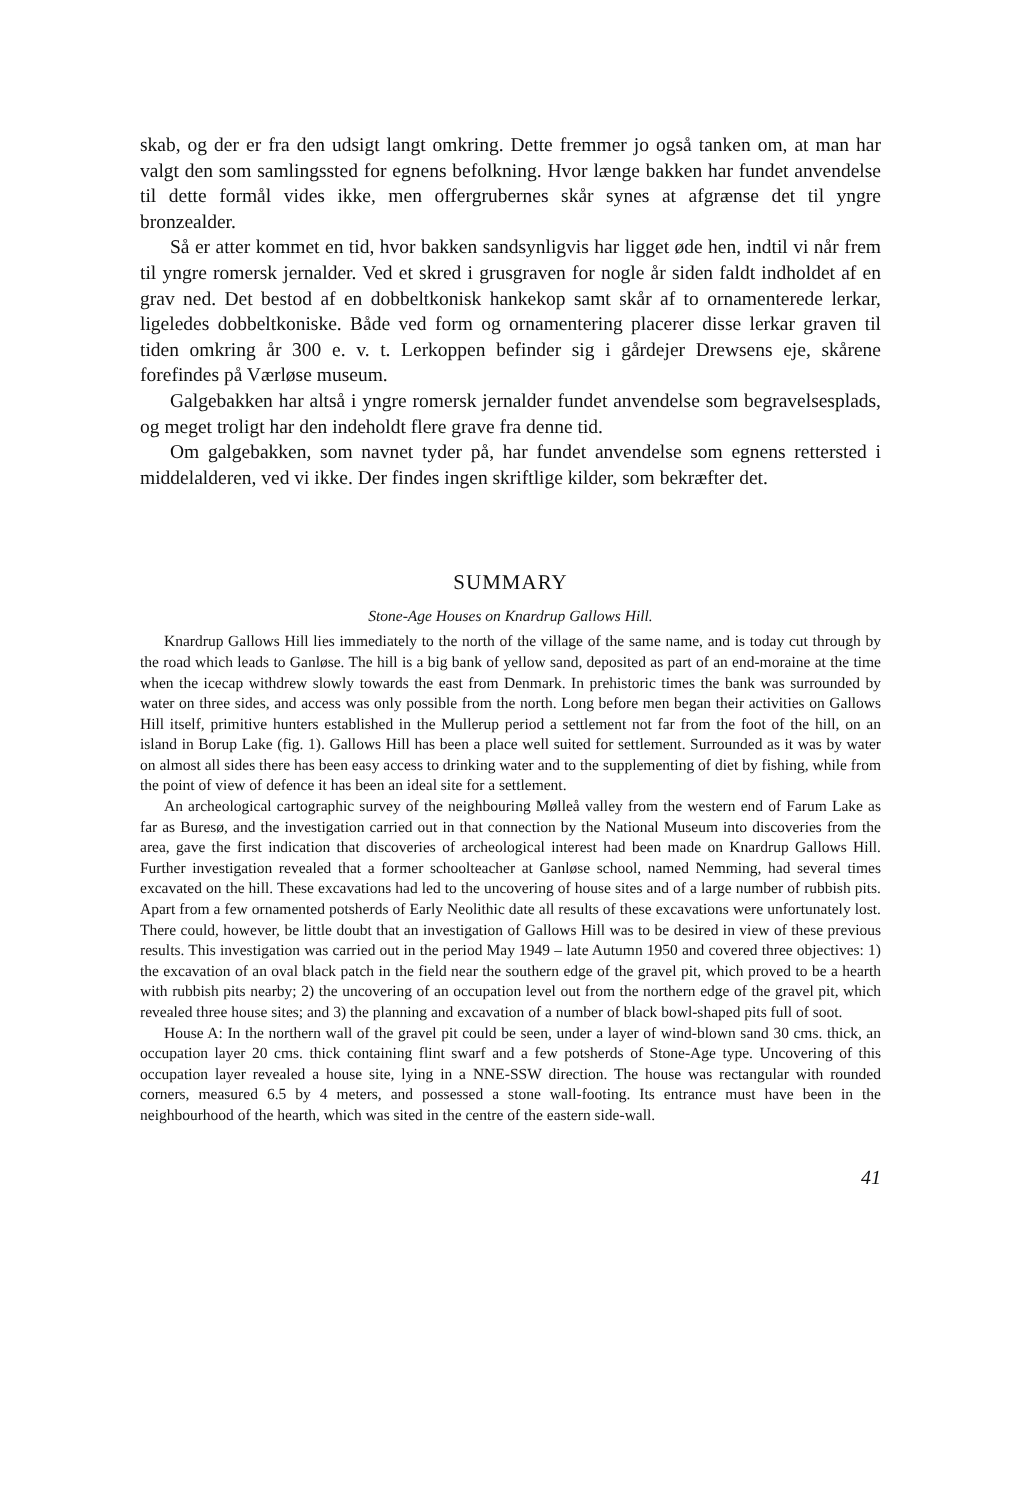skab, og der er fra den udsigt langt omkring. Dette fremmer jo også tanken om, at man har valgt den som samlingssted for egnens befolkning. Hvor længe bakken har fundet anvendelse til dette formål vides ikke, men offergrubernes skår synes at afgrænse det til yngre bronzealder.
Så er atter kommet en tid, hvor bakken sandsynligvis har ligget øde hen, indtil vi når frem til yngre romersk jernalder. Ved et skred i grusgraven for nogle år siden faldt indholdet af en grav ned. Det bestod af en dobbeltkonisk hankekop samt skår af to ornamenterede lerkar, ligeledes dobbeltkoniske. Både ved form og ornamentering placerer disse lerkar graven til tiden omkring år 300 e. v. t. Lerkoppen befinder sig i gårdejer Drewsens eje, skårene forefindes på Værløse museum.
Galgebakken har altså i yngre romersk jernalder fundet anvendelse som begravelsesplads, og meget troligt har den indeholdt flere grave fra denne tid.
Om galgebakken, som navnet tyder på, har fundet anvendelse som egnens rettersted i middelalderen, ved vi ikke. Der findes ingen skriftlige kilder, som bekræfter det.
SUMMARY
Stone-Age Houses on Knardrup Gallows Hill.
Knardrup Gallows Hill lies immediately to the north of the village of the same name, and is today cut through by the road which leads to Ganløse. The hill is a big bank of yellow sand, deposited as part of an end-moraine at the time when the icecap withdrew slowly towards the east from Denmark. In prehistoric times the bank was surrounded by water on three sides, and access was only possible from the north. Long before men began their activities on Gallows Hill itself, primitive hunters established in the Mullerup period a settlement not far from the foot of the hill, on an island in Borup Lake (fig. 1). Gallows Hill has been a place well suited for settlement. Surrounded as it was by water on almost all sides there has been easy access to drinking water and to the supplementing of diet by fishing, while from the point of view of defence it has been an ideal site for a settlement.
An archeological cartographic survey of the neighbouring Mølleå valley from the western end of Farum Lake as far as Buresø, and the investigation carried out in that connection by the National Museum into discoveries from the area, gave the first indication that discoveries of archeological interest had been made on Knardrup Gallows Hill. Further investigation revealed that a former schoolteacher at Ganløse school, named Nemming, had several times excavated on the hill. These excavations had led to the uncovering of house sites and of a large number of rubbish pits. Apart from a few ornamented potsherds of Early Neolithic date all results of these excavations were unfortunately lost. There could, however, be little doubt that an investigation of Gallows Hill was to be desired in view of these previous results. This investigation was carried out in the period May 1949 – late Autumn 1950 and covered three objectives: 1) the excavation of an oval black patch in the field near the southern edge of the gravel pit, which proved to be a hearth with rubbish pits nearby; 2) the uncovering of an occupation level out from the northern edge of the gravel pit, which revealed three house sites; and 3) the planning and excavation of a number of black bowl-shaped pits full of soot.
House A: In the northern wall of the gravel pit could be seen, under a layer of wind-blown sand 30 cms. thick, an occupation layer 20 cms. thick containing flint swarf and a few potsherds of Stone-Age type. Uncovering of this occupation layer revealed a house site, lying in a NNE-SSW direction. The house was rectangular with rounded corners, measured 6.5 by 4 meters, and possessed a stone wall-footing. Its entrance must have been in the neighbourhood of the hearth, which was sited in the centre of the eastern side-wall.
41